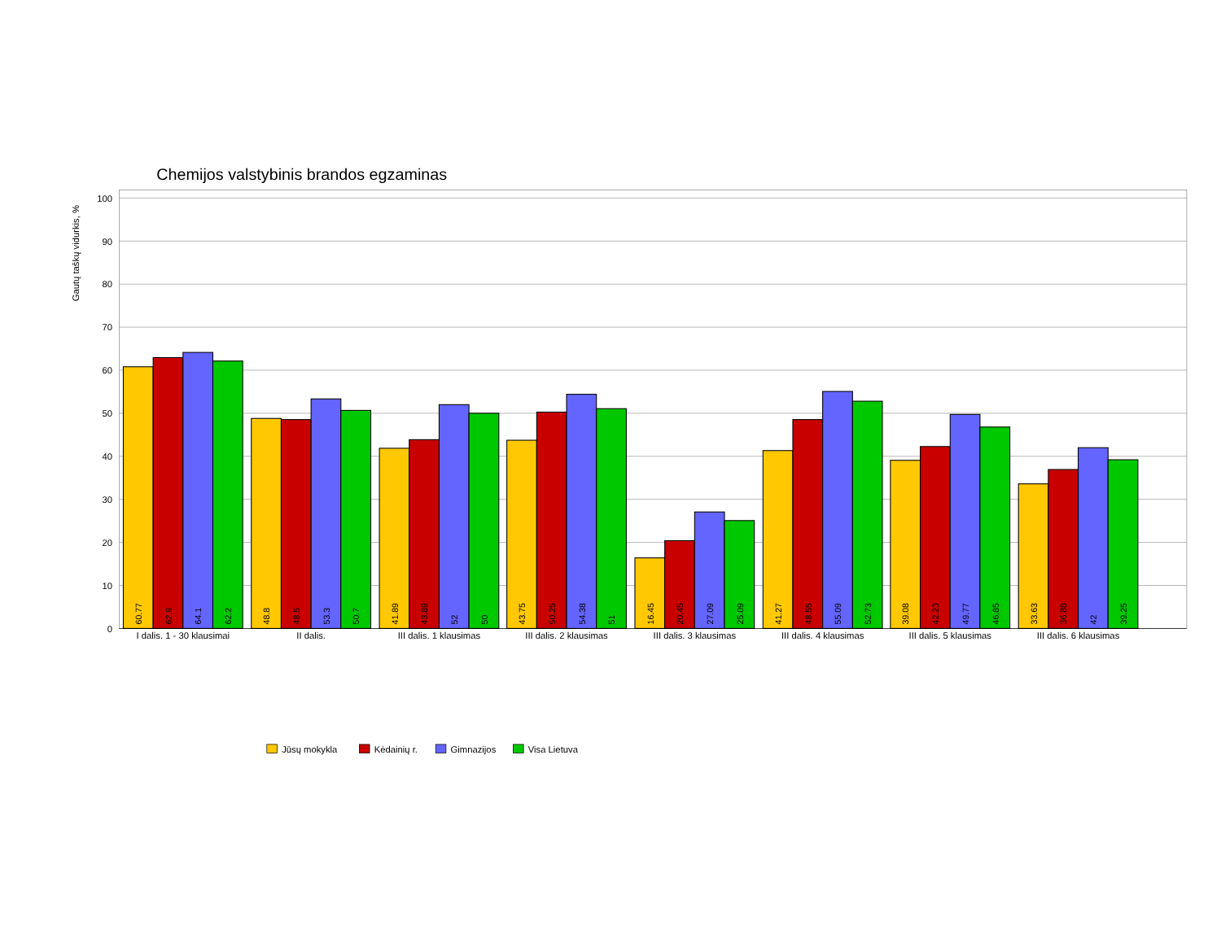Chemijos valstybinis brandos egzaminas
Gautų taškų vidurkis, %
100
90
80
70
60
50
40
30
20
10
0
60.77
62.9
64.1
62.2
48.8
48.5
53.3
50.7
41.89
43.89
52
50
43.75
50.25
54.38
51
16.45
20.45
27.09
25.09
41.27
48.55
55.09
52.73
39.08
42.23
49.77
46.85
33.63
36.88
42
39.25
I dalis. 1 - 30 klausimai
II dalis.
III dalis. 1 klausimas
III dalis. 2 klausimas
III dalis. 3 klausimas
III dalis. 4 klausimas
III dalis. 5 klausimas
III dalis. 6 klausimas
Jūsų mokykla
Kėdainių r.
Gimnazijos
Visa Lietuva